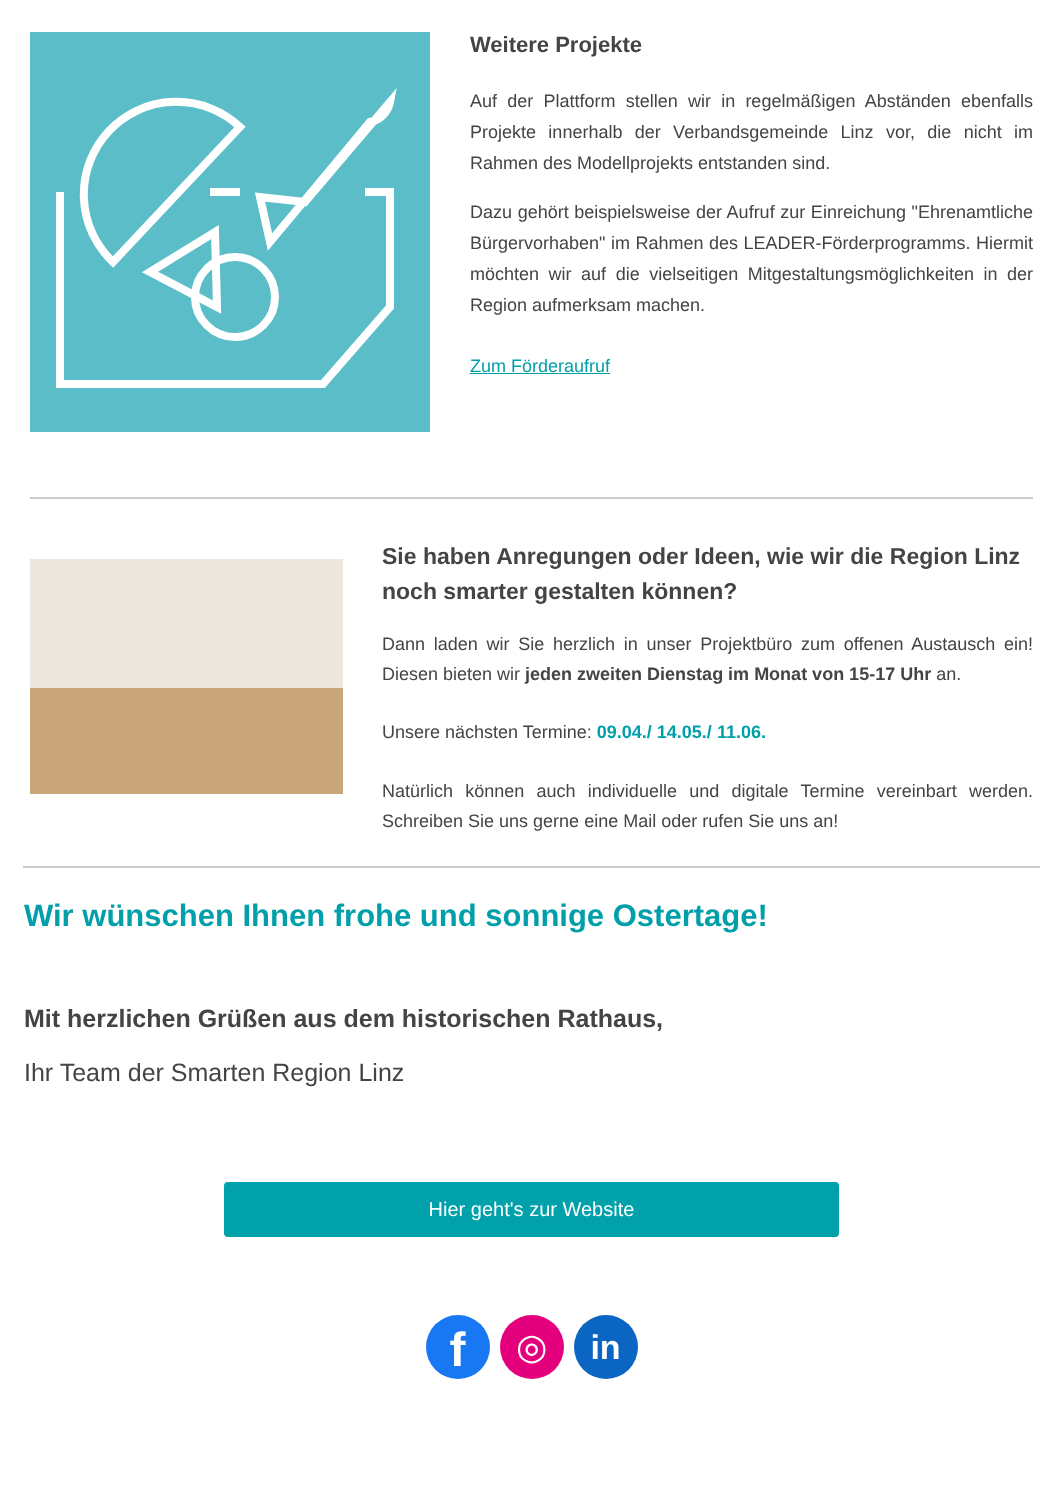Weitere Projekte
Auf der Plattform stellen wir in regelmäßigen Abständen ebenfalls Projekte innerhalb der Verbandsgemeinde Linz vor, die nicht im Rahmen des Modellprojekts entstanden sind.
Dazu gehört beispielsweise der Aufruf zur Einreichung "Ehrenamtliche Bürgervorhaben" im Rahmen des LEADER-Förderprogramms. Hiermit möchten wir auf die vielseitigen Mitgestaltungsmöglichkeiten in der Region aufmerksam machen.
Zum Förderaufruf
Sie haben Anregungen oder Ideen, wie wir die Region Linz noch smarter gestalten können?
Dann laden wir Sie herzlich in unser Projektbüro zum offenen Austausch ein! Diesen bieten wir jeden zweiten Dienstag im Monat von 15-17 Uhr an.
Unsere nächsten Termine: 09.04./ 14.05./ 11.06.
Natürlich können auch individuelle und digitale Termine vereinbart werden. Schreiben Sie uns gerne eine Mail oder rufen Sie uns an!
Wir wünschen Ihnen frohe und sonnige Ostertage!
Mit herzlichen Grüßen aus dem historischen Rathaus,
Ihr Team der Smarten Region Linz
Hier geht's zur Website
f
◎
in